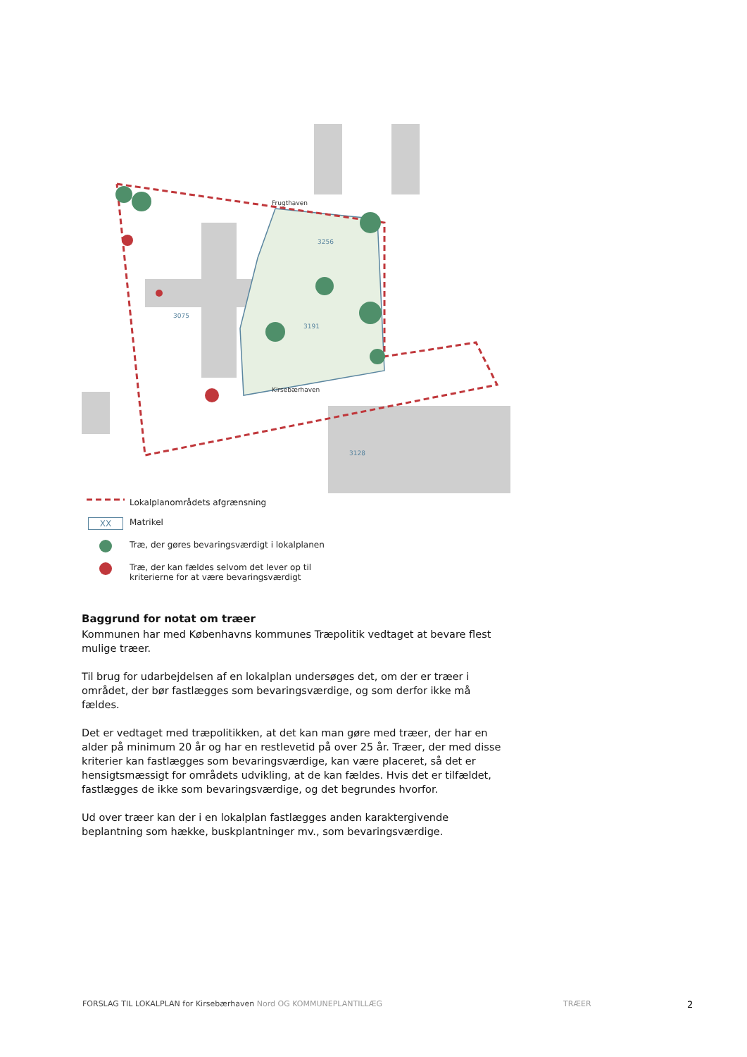3256
3191
3075
3128
Kirsebærhaven
Frugthaven
Lokalplanområdets afgrænsning
XX Matrikel
Træ, der gøres bevaringsværdigt i lokalplanen
Træ, der kan fældes selvom det lever op til
kriterierne for at være bevaringsværdigt
Baggrund for notat om træer
Kommunen har med Københavns kommunes Træpolitik vedtaget at bevare flest mulige træer.
Til brug for udarbejdelsen af en lokalplan undersøges det, om der er træer i området, der bør fastlægges som bevaringsværdige, og som derfor ikke må fældes.
Det er vedtaget med træpolitikken, at det kan man gøre med træer, der har en alder på minimum 20 år og har en restlevetid på over 25 år. Træer, der med disse kriterier kan fastlægges som bevaringsværdige, kan være placeret, så det er hensigtsmæssigt for områdets udvikling, at de kan fældes. Hvis det er tilfældet, fastlægges de ikke som bevaringsværdige, og det begrundes hvorfor.
Ud over træer kan der i en lokalplan fastlægges anden karaktergivende beplantning som hække, buskplantninger mv., som bevaringsværdige.
FORSLAG TIL LOKALPLAN for Kirsebærhaven Nord OG KOMMUNEPLANTILLÆG TRÆER 2